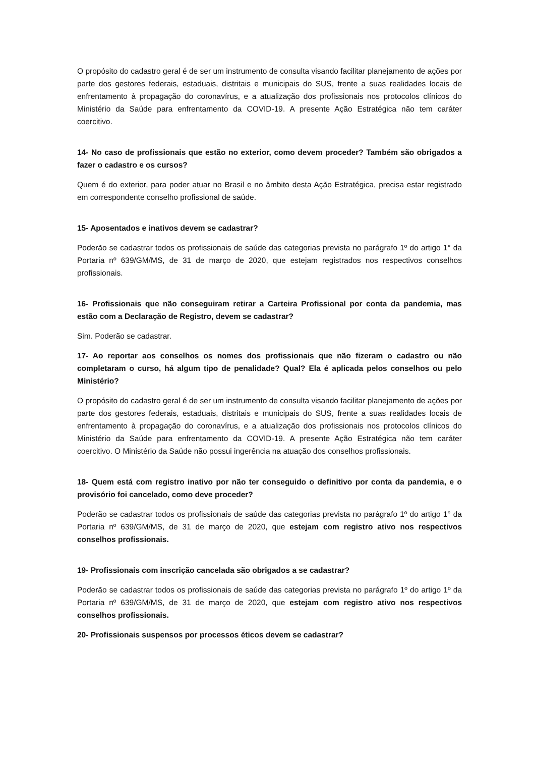O propósito do cadastro geral é de ser um instrumento de consulta visando facilitar planejamento de ações por parte dos gestores federais, estaduais, distritais e municipais do SUS, frente a suas realidades locais de enfrentamento à propagação do coronavírus, e a atualização dos profissionais nos protocolos clínicos do Ministério da Saúde para enfrentamento da COVID-19. A presente Ação Estratégica não tem caráter coercitivo.
14- No caso de profissionais que estão no exterior, como devem proceder? Também são obrigados a fazer o cadastro e os cursos?
Quem é do exterior, para poder atuar no Brasil e no âmbito desta Ação Estratégica, precisa estar registrado em correspondente conselho profissional de saúde.
15- Aposentados e inativos devem se cadastrar?
Poderão se cadastrar todos os profissionais de saúde das categorias prevista no parágrafo 1º do artigo 1° da Portaria nº 639/GM/MS, de 31 de março de 2020, que estejam registrados nos respectivos conselhos profissionais.
16- Profissionais que não conseguiram retirar a Carteira Profissional por conta da pandemia, mas estão com a Declaração de Registro, devem se cadastrar?
Sim. Poderão se cadastrar.
17- Ao reportar aos conselhos os nomes dos profissionais que não fizeram o cadastro ou não completaram o curso, há algum tipo de penalidade? Qual? Ela é aplicada pelos conselhos ou pelo Ministério?
O propósito do cadastro geral é de ser um instrumento de consulta visando facilitar planejamento de ações por parte dos gestores federais, estaduais, distritais e municipais do SUS, frente a suas realidades locais de enfrentamento à propagação do coronavírus, e a atualização dos profissionais nos protocolos clínicos do Ministério da Saúde para enfrentamento da COVID-19. A presente Ação Estratégica não tem caráter coercitivo. O Ministério da Saúde não possui ingerência na atuação dos conselhos profissionais.
18- Quem está com registro inativo por não ter conseguido o definitivo por conta da pandemia, e o provisório foi cancelado, como deve proceder?
Poderão se cadastrar todos os profissionais de saúde das categorias prevista no parágrafo 1º do artigo 1° da Portaria nº 639/GM/MS, de 31 de março de 2020, que estejam com registro ativo nos respectivos conselhos profissionais.
19- Profissionais com inscrição cancelada são obrigados a se cadastrar?
Poderão se cadastrar todos os profissionais de saúde das categorias prevista no parágrafo 1º do artigo 1º da Portaria nº 639/GM/MS, de 31 de março de 2020, que estejam com registro ativo nos respectivos conselhos profissionais.
20- Profissionais suspensos por processos éticos devem se cadastrar?